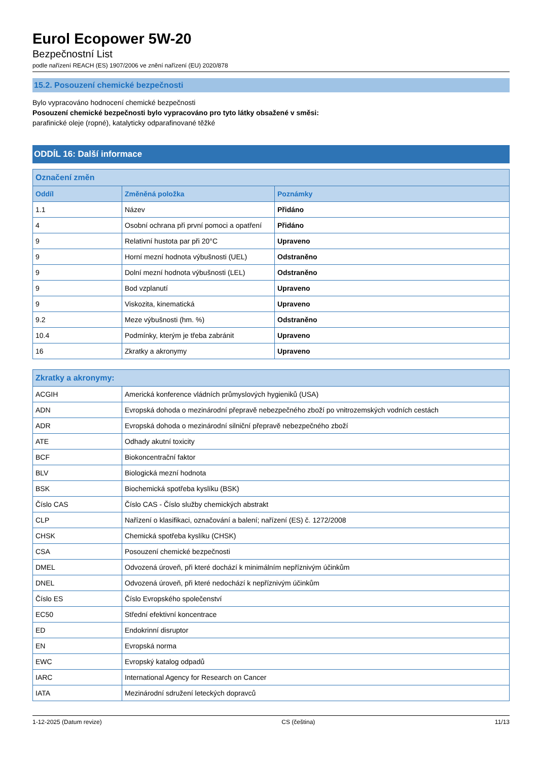Eurol Ecopower 5W-20
Bezpečnostní List
podle nařízení REACH (ES) 1907/2006 ve znění nařízení (EU) 2020/878
15.2. Posouzení chemické bezpečnosti
Bylo vypracováno hodnocení chemické bezpečnosti
Posouzení chemické bezpečnosti bylo vypracováno pro tyto látky obsažené v směsi:
parafinické oleje (ropné), katalyticky odparafinované těžké
ODDÍL 16: Další informace
| Označení změn | | |
| --- | --- | --- |
| Oddíl | Změněná položka | Poznámky |
| 1.1 | Název | Přidáno |
| 4 | Osobní ochrana při první pomoci a opatření | Přidáno |
| 9 | Relativní hustota par při 20°C | Upraveno |
| 9 | Horní mezní hodnota výbušnosti (UEL) | Odstraněno |
| 9 | Dolní mezní hodnota výbušnosti (LEL) | Odstraněno |
| 9 | Bod vzplanutí | Upraveno |
| 9 | Viskozita, kinematická | Upraveno |
| 9.2 | Meze výbušnosti (hm. %) | Odstraněno |
| 10.4 | Podmínky, kterým je třeba zabránit | Upraveno |
| 16 | Zkratky a akronymy | Upraveno |
| Zkratky a akronymy: | |
| --- | --- |
| ACGIH | Americká konference vládních průmyslových hygieniků (USA) |
| ADN | Evropská dohoda o mezinárodní přepravě nebezpečného zboží po vnitrozemských vodních cestách |
| ADR | Evropská dohoda o mezinárodní silniční přepravě nebezpečného zboží |
| ATE | Odhady akutní toxicity |
| BCF | Biokoncentrační faktor |
| BLV | Biologická mezní hodnota |
| BSK | Biochemická spotřeba kyslíku (BSK) |
| Číslo CAS | Číslo CAS - Číslo služby chemických abstrakt |
| CLP | Nařízení o klasifikaci, označování a balení; nařízení (ES) č. 1272/2008 |
| CHSK | Chemická spotřeba kyslíku (CHSK) |
| CSA | Posouzení chemické bezpečnosti |
| DMEL | Odvozená úroveň, při které dochází k minimálním nepříznivým účinkům |
| DNEL | Odvozená úroveň, při které nedochází k nepříznivým účinkům |
| Číslo ES | Číslo Evropského společenství |
| EC50 | Střední efektivní koncentrace |
| ED | Endokrinní disruptor |
| EN | Evropská norma |
| EWC | Evropský katalog odpadů |
| IARC | International Agency for Research on Cancer |
| IATA | Mezinárodní sdružení leteckých dopravců |
1-12-2025 (Datum revize) CS (čeština) 11/13